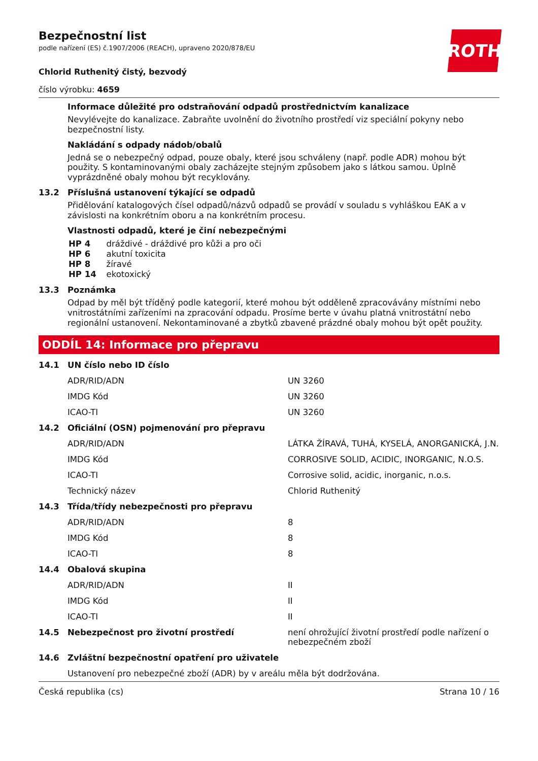ROTH
Bezpečnostní list
podle nařízení (ES) č.1907/2006 (REACH), upraveno 2020/878/EU
Chlorid Ruthenitý čistý, bezvodý
číslo výrobku: 4659
Informace důležité pro odstraňování odpadů prostřednictvím kanalizace
Nevylévejte do kanalizace. Zabraňte uvolnění do životního prostředí viz speciální pokyny nebo bezpečnostní listy.
Nakládání s odpady nádob/obalů
Jedná se o nebezpečný odpad, pouze obaly, které jsou schváleny (např. podle ADR) mohou být použity. S kontaminovanými obaly zacházejte stejným způsobem jako s látkou samou. Úplně vyprázdněné obaly mohou být recyklovány.
13.2 Příslušná ustanovení týkající se odpadů
Přidělování katalogových čísel odpadů/názvů odpadů se provádí v souladu s vyhláškou EAK a v závislosti na konkrétním oboru a na konkrétním procesu.
Vlastnosti odpadů, které je činí nebezpečnými
| HP 4 | dráždivé - dráždivé pro kůži a pro oči |
| HP 6 | akutní toxicita |
| HP 8 | žíravé |
| HP 14 | ekotoxický |
13.3 Poznámka
Odpad by měl být tříděný podle kategorií, které mohou být odděleně zpracovávány místními nebo vnitrostátními zařízeními na zpracování odpadu. Prosíme berte v úvahu platná vnitrostátní nebo regionální ustanovení. Nekontaminované a zbytků zbavené prázdné obaly mohou být opět použity.
ODDÍL 14: Informace pro přepravu
| 14.1 | UN číslo nebo ID číslo | |
| | ADR/RID/ADN | UN 3260 |
| | IMDG Kód | UN 3260 |
| | ICAO-TI | UN 3260 |
| 14.2 | Oficiální (OSN) pojmenování pro přepravu | |
| | ADR/RID/ADN | LÁTKA ŽÍRAVÁ, TUHÁ, KYSELÁ, ANORGANICKÁ, J.N. |
| | IMDG Kód | CORROSIVE SOLID, ACIDIC, INORGANIC, N.O.S. |
| | ICAO-TI | Corrosive solid, acidic, inorganic, n.o.s. |
| | Technický název | Chlorid Ruthenitý |
| 14.3 | Třída/třídy nebezpečnosti pro přepravu | |
| | ADR/RID/ADN | 8 |
| | IMDG Kód | 8 |
| | ICAO-TI | 8 |
| 14.4 | Obalová skupina | |
| | ADR/RID/ADN | II |
| | IMDG Kód | II |
| | ICAO-TI | II |
| 14.5 | Nebezpečnost pro životní prostředí | není ohrožující životní prostředí podle nařízení o nebezpečném zboží |
| 14.6 | Zvláštní bezpečnostní opatření pro uživatele | |
| | Ustanovení pro nebezpečné zboží (ADR) by v areálu měla být dodržována. | |
Česká republika (cs) Strana 10 / 16